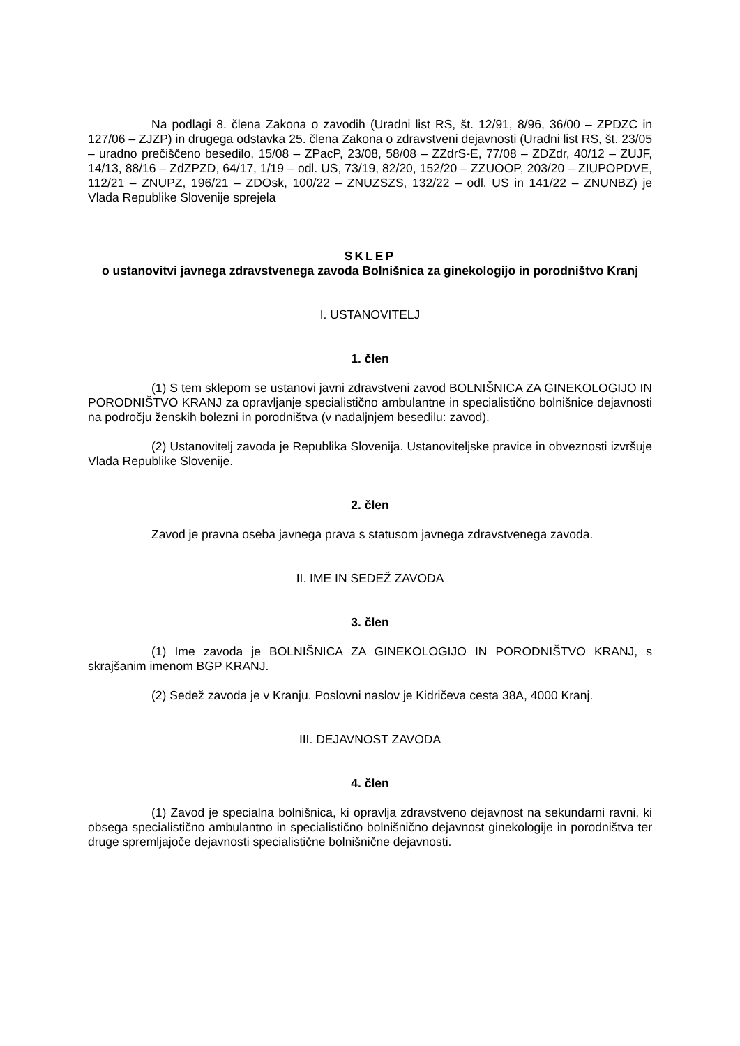Na podlagi 8. člena Zakona o zavodih (Uradni list RS, št. 12/91, 8/96, 36/00 – ZPDZC in 127/06 – ZJZP) in drugega odstavka 25. člena Zakona o zdravstveni dejavnosti (Uradni list RS, št. 23/05 – uradno prečiščeno besedilo, 15/08 – ZPacP, 23/08, 58/08 – ZZdrS-E, 77/08 – ZDZdr, 40/12 – ZUJF, 14/13, 88/16 – ZdZPZD, 64/17, 1/19 – odl. US, 73/19, 82/20, 152/20 – ZZUOOP, 203/20 – ZIUPOPDVE, 112/21 – ZNUPZ, 196/21 – ZDOsk, 100/22 – ZNUZSZS, 132/22 – odl. US in 141/22 – ZNUNBZ) je Vlada Republike Slovenije sprejela
SKLEP
o ustanovitvi javnega zdravstvenega zavoda Bolnišnica za ginekologijo in porodništvo Kranj
I. USTANOVITELJ
1. člen
(1) S tem sklepom se ustanovi javni zdravstveni zavod BOLNIŠNICA ZA GINEKOLOGIJO IN PORODNIŠTVO KRANJ za opravljanje specialistično ambulantne in specialistično bolnišnice dejavnosti na področju ženskih bolezni in porodništva (v nadaljnjem besedilu: zavod).
(2) Ustanovitelj zavoda je Republika Slovenija. Ustanoviteljske pravice in obveznosti izvršuje Vlada Republike Slovenije.
2. člen
Zavod je pravna oseba javnega prava s statusom javnega zdravstvenega zavoda.
II. IME IN SEDEŽ ZAVODA
3. člen
(1) Ime zavoda je BOLNIŠNICA ZA GINEKOLOGIJO IN PORODNIŠTVO KRANJ, s skrajšanim imenom BGP KRANJ.
(2) Sedež zavoda je v Kranju. Poslovni naslov je Kidričeva cesta 38A, 4000 Kranj.
III. DEJAVNOST ZAVODA
4. člen
(1) Zavod je specialna bolnišnica, ki opravlja zdravstveno dejavnost na sekundarni ravni, ki obsega specialistično ambulantno in specialistično bolnišnično dejavnost ginekologije in porodništva ter druge spremljajoče dejavnosti specialistične bolnišnične dejavnosti.